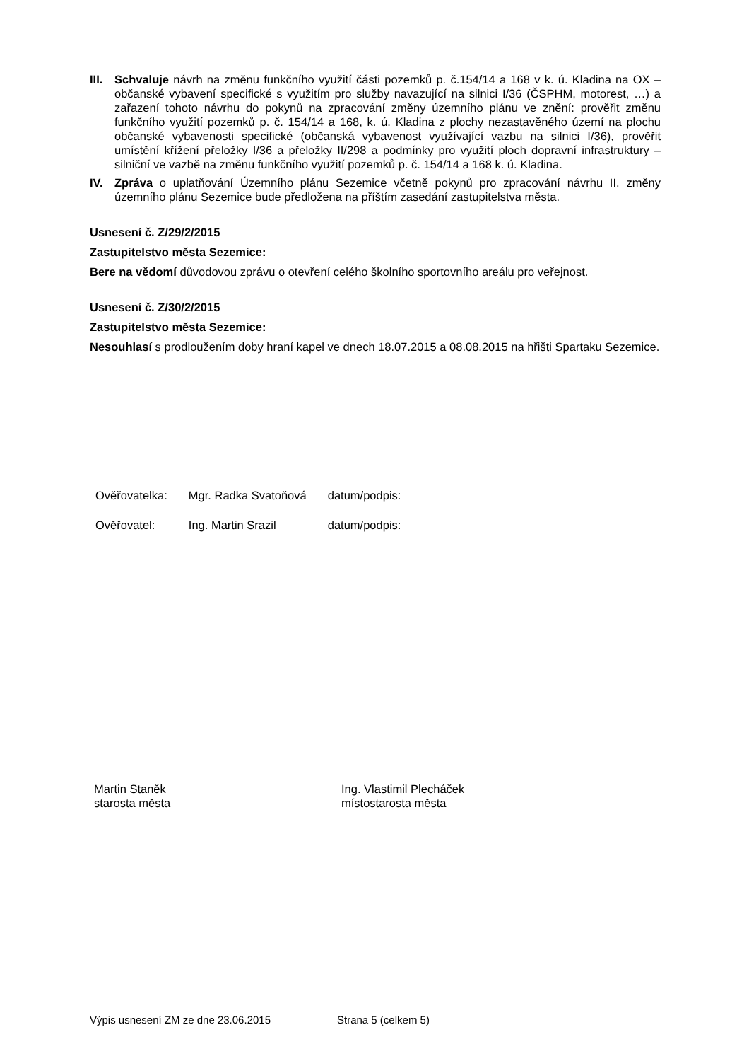III.
Schvaluje návrh na změnu funkčního využití části pozemků p. č.154/14 a 168 v k. ú. Kladina na OX – občanské vybavení specifické s využitím pro služby navazující na silnici I/36 (ČSPHM, motorest, …) a zařazení tohoto návrhu do pokynů na zpracování změny územního plánu ve znění: prověřit změnu funkčního využití pozemků p. č. 154/14 a 168, k. ú. Kladina z plochy nezastavěného území na plochu občanské vybavenosti specifické (občanská vybavenost využívající vazbu na silnici I/36), prověřit umístění křížení přeložky I/36 a přeložky II/298 a podmínky pro využití ploch dopravní infrastruktury – silniční ve vazbě na změnu funkčního využití pozemků p. č. 154/14 a 168 k. ú. Kladina.
IV. Zpráva o uplatňování Územního plánu Sezemice včetně pokynů pro zpracování návrhu II. změny územního plánu Sezemice bude předložena na příštím zasedání zastupitelstva města.
Usnesení č. Z/29/2/2015
Zastupitelstvo města Sezemice:
Bere na vědomí důvodovou zprávu o otevření celého školního sportovního areálu pro veřejnost.
Usnesení č. Z/30/2/2015
Zastupitelstvo města Sezemice:
Nesouhlasí s prodloužením doby hraní kapel ve dnech 18.07.2015 a 08.08.2015 na hřišti Spartaku Sezemice.
| Ověřovatelka: | Mgr. Radka Svatoňová | datum/podpis: |
| Ověřovatel: | Ing. Martin Srazil | datum/podpis: |
Martin Staněk
starosta města
Ing. Vlastimil Plecháček
místostarosta města
Výpis usnesení ZM ze dne 23.06.2015 Strana 5 (celkem 5)